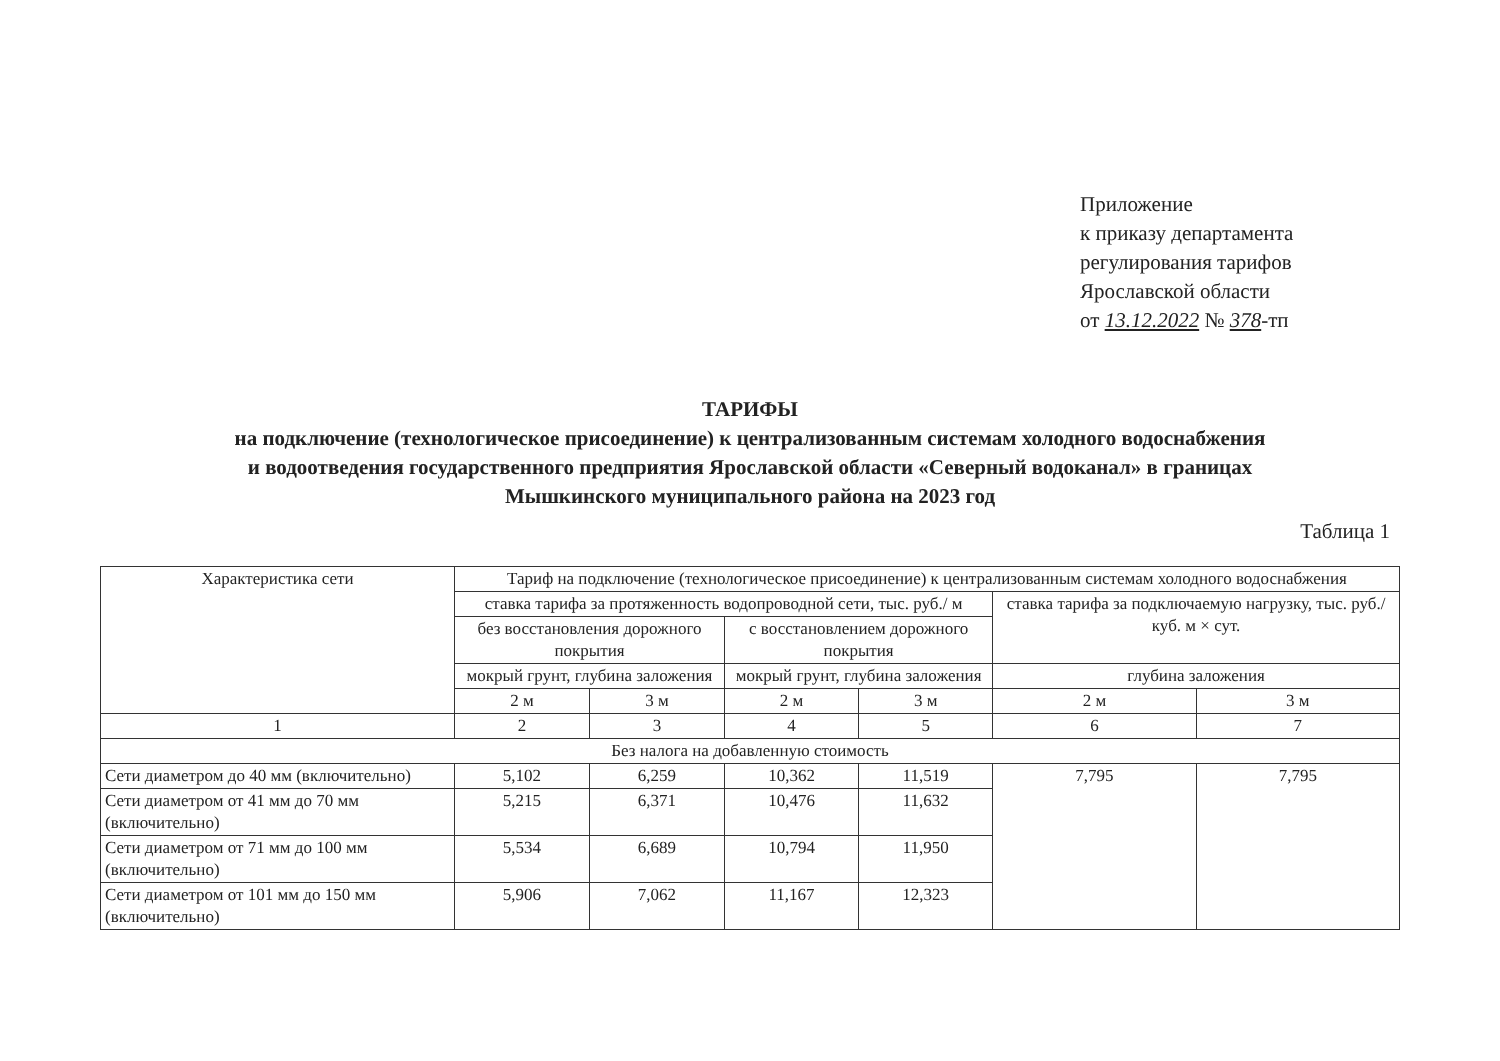Приложение
к приказу департамента
регулирования тарифов
Ярославской области
от 13.12.2022 № 378-тп
ТАРИФЫ
на подключение (технологическое присоединение) к централизованным системам холодного водоснабжения
и водоотведения государственного предприятия Ярославской области «Северный водоканал» в границах
Мышкинского муниципального района на 2023 год
Таблица 1
| Характеристика сети | Тариф на подключение (технологическое присоединение) к централизованным системам холодного водоснабжения | | | | | |
| --- | --- | --- | --- | --- | --- | --- |
| | ставка тарифа за протяженность водопроводной сети, тыс. руб./ м | | | | ставка тарифа за подключаемую нагрузку, тыс. руб./ куб. м × сут. | |
| | без восстановления дорожного покрытия | | с восстановлением дорожного покрытия | | | |
| | мокрый грунт, глубина заложения | | мокрый грунт, глубина заложения | | глубина заложения | |
| | 2 м | 3 м | 2 м | 3 м | 2 м | 3 м |
| 1 | 2 | 3 | 4 | 5 | 6 | 7 |
| Без налога на добавленную стоимость | | | | | | |
| Сети диаметром до 40 мм (включительно) | 5,102 | 6,259 | 10,362 | 11,519 | 7,795 | 7,795 |
| Сети диаметром от 41 мм до 70 мм (включительно) | 5,215 | 6,371 | 10,476 | 11,632 | | |
| Сети диаметром от 71 мм до 100 мм (включительно) | 5,534 | 6,689 | 10,794 | 11,950 | | |
| Сети диаметром от 101 мм до 150 мм (включительно) | 5,906 | 7,062 | 11,167 | 12,323 | | |